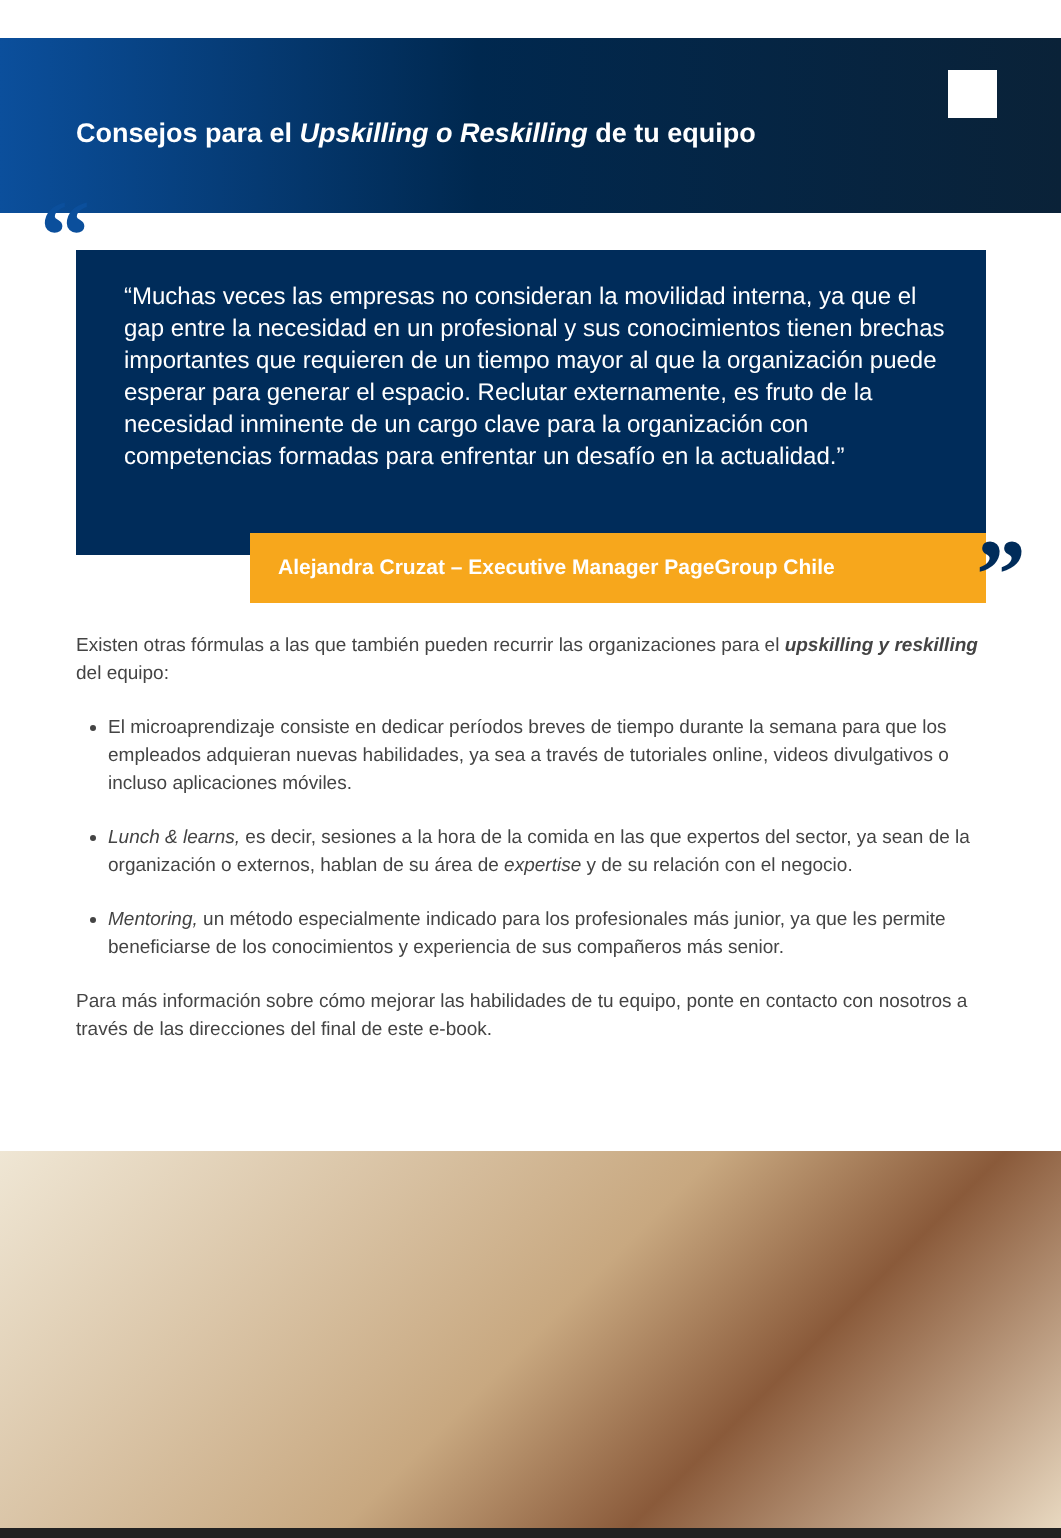Consejos para el Upskilling o Reskilling de tu equipo
““Muchas veces las empresas no consideran la movilidad interna, ya que el gap entre la necesidad en un profesional y sus conocimientos tienen brechas importantes que requieren de un tiempo mayor al que la organización puede esperar para generar el espacio. Reclutar externamente, es fruto de la necesidad inminente de un cargo clave para la organización con competencias formadas para enfrentar un desafío en la actualidad.”
Alejandra Cruzat – Executive Manager PageGroup Chile”
Existen otras fórmulas a las que también pueden recurrir las organizaciones para el upskilling y reskilling del equipo:
El microaprendizaje consiste en dedicar períodos breves de tiempo durante la semana para que los empleados adquieran nuevas habilidades, ya sea a través de tutoriales online, videos divulgativos o incluso aplicaciones móviles.
Lunch & learns, es decir, sesiones a la hora de la comida en las que expertos del sector, ya sean de la organización o externos, hablan de su área de expertise y de su relación con el negocio.
Mentoring, un método especialmente indicado para los profesionales más junior, ya que les permite beneficiarse de los conocimientos y experiencia de sus compañeros más senior.
Para más información sobre cómo mejorar las habilidades de tu equipo, ponte en contacto con nosotros a través de las direcciones del final de este e-book.